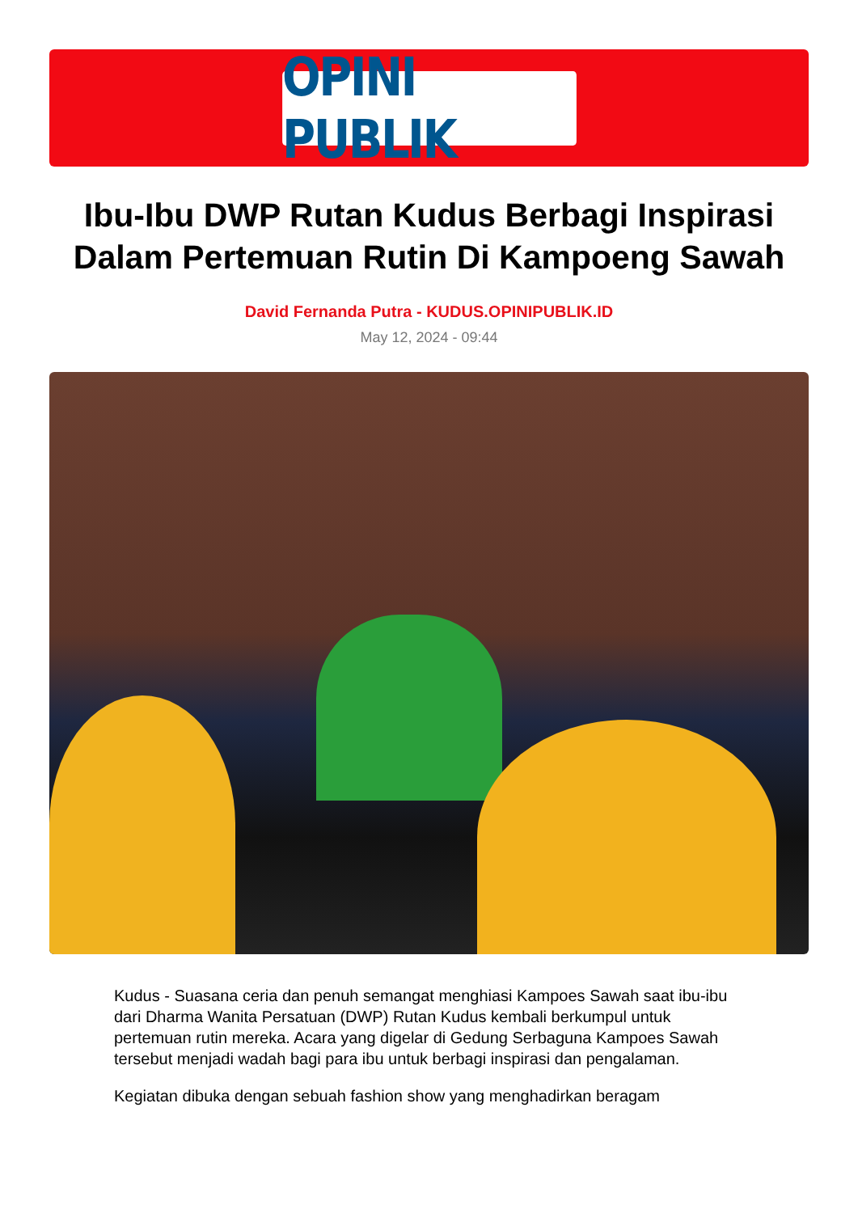OPINI PUBLIK
Ibu-Ibu DWP Rutan Kudus Berbagi Inspirasi Dalam Pertemuan Rutin Di Kampoeng Sawah
David Fernanda Putra - KUDUS.OPINIPUBLIK.ID
May 12, 2024 - 09:44
Kudus - Suasana ceria dan penuh semangat menghiasi Kampoes Sawah saat ibu-ibu dari Dharma Wanita Persatuan (DWP) Rutan Kudus kembali berkumpul untuk pertemuan rutin mereka. Acara yang digelar di Gedung Serbaguna Kampoes Sawah tersebut menjadi wadah bagi para ibu untuk berbagi inspirasi dan pengalaman.
Kegiatan dibuka dengan sebuah fashion show yang menghadirkan beragam